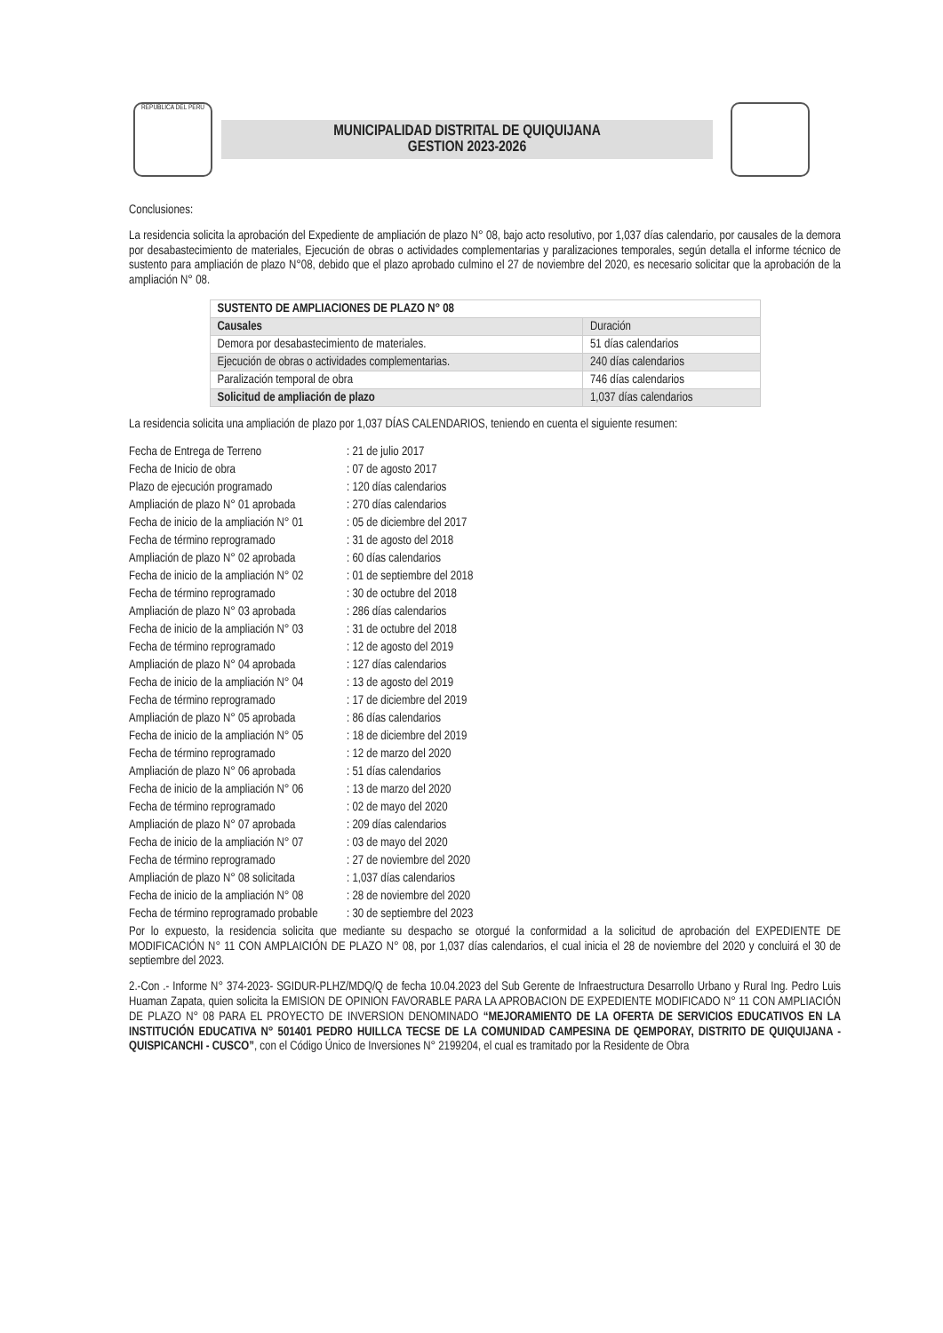REPUBLICA DEL PERU
MUNICIPALIDAD DISTRITAL DE QUIQUIJANA
GESTION 2023-2026
Conclusiones:
La residencia solicita la aprobación del Expediente de ampliación de plazo N° 08, bajo acto resolutivo, por 1,037 días calendario, por causales de la demora por desabastecimiento de materiales, Ejecución de obras o actividades complementarias y paralizaciones temporales, según detalla el informe técnico de sustento para ampliación de plazo N°08, debido que el plazo aprobado culmino el 27 de noviembre del 2020, es necesario solicitar que la aprobación de la ampliación N° 08.
| SUSTENTO DE AMPLIACIONES DE PLAZO N° 08 | |
| --- | --- |
| Causales | Duración |
| Demora por desabastecimiento de materiales. | 51 días calendarios |
| Ejecución de obras o actividades complementarias. | 240 días calendarios |
| Paralización temporal de obra | 746 días calendarios |
| Solicitud de ampliación de plazo | 1,037 días calendarios |
La residencia solicita una ampliación de plazo por 1,037 DÍAS CALENDARIOS, teniendo en cuenta el siguiente resumen:
Fecha de Entrega de Terreno: 21 de julio 2017 Fecha de Inicio de obra: 07 de agosto 2017 Plazo de ejecución programado: 120 días calendarios Ampliación de plazo N° 01 aprobada: 270 días calendarios Fecha de inicio de la ampliación N° 01: 05 de diciembre del 2017 Fecha de término reprogramado: 31 de agosto del 2018 Ampliación de plazo N° 02 aprobada: 60 días calendarios Fecha de inicio de la ampliación N° 02: 01 de septiembre del 2018 Fecha de término reprogramado: 30 de octubre del 2018 Ampliación de plazo N° 03 aprobada: 286 días calendarios Fecha de inicio de la ampliación N° 03: 31 de octubre del 2018 Fecha de término reprogramado: 12 de agosto del 2019 Ampliación de plazo N° 04 aprobada: 127 días calendarios Fecha de inicio de la ampliación N° 04: 13 de agosto del 2019 Fecha de término reprogramado: 17 de diciembre del 2019 Ampliación de plazo N° 05 aprobada: 86 días calendarios Fecha de inicio de la ampliación N° 05: 18 de diciembre del 2019 Fecha de término reprogramado: 12 de marzo del 2020 Ampliación de plazo N° 06 aprobada: 51 días calendarios Fecha de inicio de la ampliación N° 06: 13 de marzo del 2020 Fecha de término reprogramado: 02 de mayo del 2020 Ampliación de plazo N° 07 aprobada: 209 días calendarios Fecha de inicio de la ampliación N° 07: 03 de mayo del 2020 Fecha de término reprogramado: 27 de noviembre del 2020 Ampliación de plazo N° 08 solicitada: 1,037 días calendarios Fecha de inicio de la ampliación N° 08: 28 de noviembre del 2020 Fecha de término reprogramado probable: 30 de septiembre del 2023
Por lo expuesto, la residencia solicita que mediante su despacho se otorgué la conformidad a la solicitud de aprobación del EXPEDIENTE DE MODIFICACIÓN N° 11 CON AMPLAICIÓN DE PLAZO N° 08, por 1,037 días calendarios, el cual inicia el 28 de noviembre del 2020 y concluirá el 30 de septiembre del 2023.
2.-Con .- Informe N° 374-2023- SGIDUR-PLHZ/MDQ/Q de fecha 10.04.2023 del Sub Gerente de Infraestructura Desarrollo Urbano y Rural Ing. Pedro Luis Huaman Zapata, quien solicita la EMISION DE OPINION FAVORABLE PARA LA APROBACION DE EXPEDIENTE MODIFICADO N° 11 CON AMPLIACIÓN DE PLAZO N° 08 PARA EL PROYECTO DE INVERSION DENOMINADO “MEJORAMIENTO DE LA OFERTA DE SERVICIOS EDUCATIVOS EN LA INSTITUCIÓN EDUCATIVA N° 501401 PEDRO HUILLCA TECSE DE LA COMUNIDAD CAMPESINA DE QEMPORAY, DISTRITO DE QUIQUIJANA - QUISPICANCHI - CUSCO”, con el Código Único de Inversiones N° 2199204, el cual es tramitado por la Residente de Obra